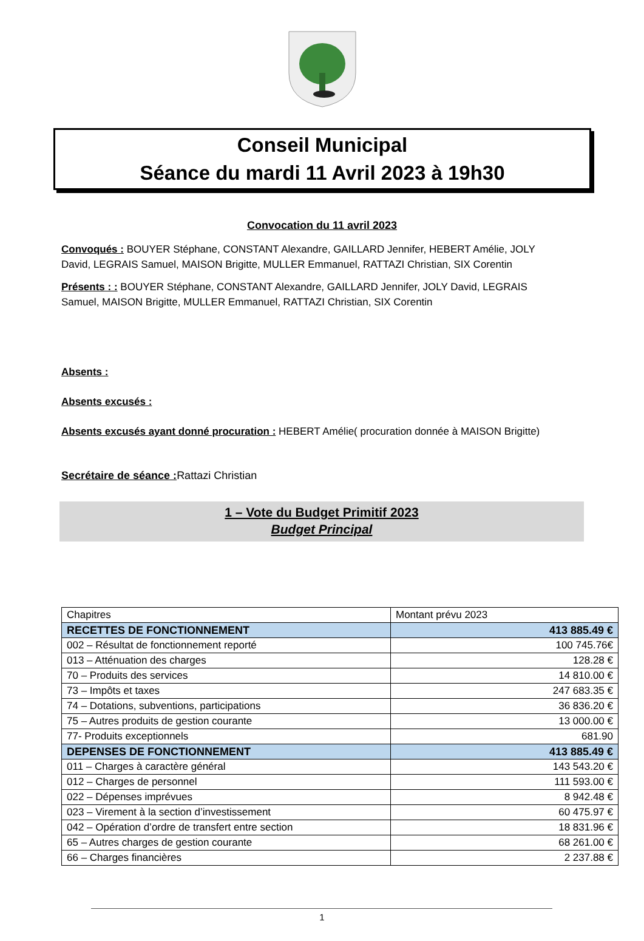Conseil Municipal
Séance du mardi 11 Avril 2023 à 19h30
Convocation du 11 avril 2023
Convoqués : BOUYER Stéphane, CONSTANT Alexandre, GAILLARD Jennifer, HEBERT Amélie, JOLY David, LEGRAIS Samuel, MAISON Brigitte, MULLER Emmanuel, RATTAZI Christian, SIX Corentin
Présents : : BOUYER Stéphane, CONSTANT Alexandre, GAILLARD Jennifer, JOLY David, LEGRAIS Samuel, MAISON Brigitte, MULLER Emmanuel, RATTAZI Christian, SIX Corentin
Absents :
Absents excusés :
Absents excusés ayant donné procuration : HEBERT Amélie( procuration donnée à MAISON Brigitte)
Secrétaire de séance : Rattazi Christian
1 – Vote du Budget Primitif 2023
Budget Principal
| Chapitres | Montant prévu 2023 |
| RECETTES DE FONCTIONNEMENT | 413 885.49 € |
| 002 – Résultat de fonctionnement reporté | 100 745.76€ |
| 013 – Atténuation des charges | 128.28 € |
| 70 – Produits des services | 14 810.00 € |
| 73 – Impôts et taxes | 247 683.35 € |
| 74 – Dotations, subventions, participations | 36 836.20 € |
| 75 – Autres produits de gestion courante | 13 000.00 € |
| 77- Produits exceptionnels | 681.90 |
| DEPENSES DE FONCTIONNEMENT | 413 885.49 € |
| 011 – Charges à caractère général | 143 543.20 € |
| 012 – Charges de personnel | 111 593.00 € |
| 022 – Dépenses imprévues | 8 942.48 € |
| 023 – Virement à la section d’investissement | 60 475.97 € |
| 042 – Opération d’ordre de transfert entre section | 18 831.96 € |
| 65 – Autres charges de gestion courante | 68 261.00 € |
| 66 – Charges financières | 2 237.88 € |
1